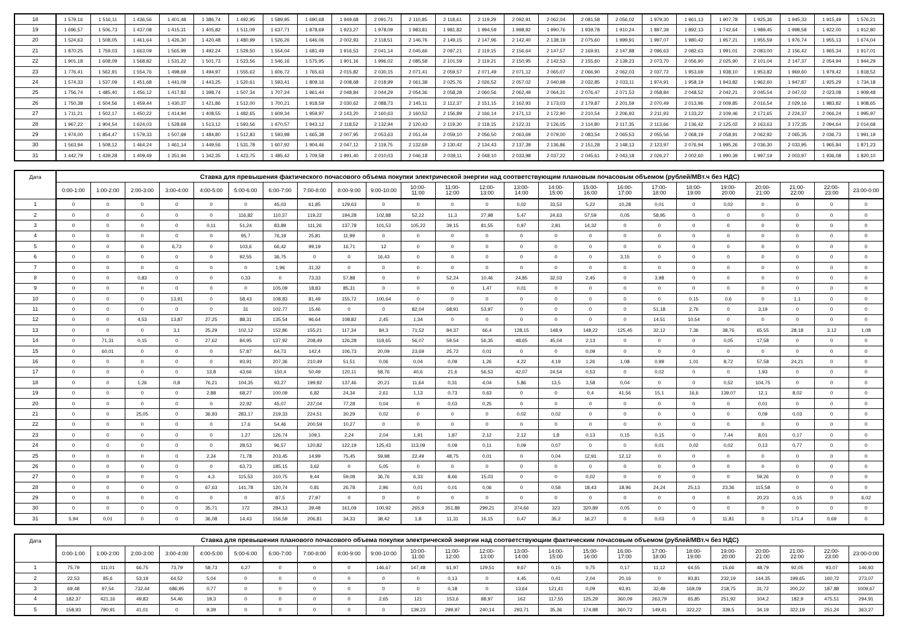| 18 | 1 579,16 | 1 516,11 | 1 436,56 | 1 401,48 | 1 386,74 | 1 492,95 | 1 589,95 | 1 690,68 | 1 949,68 | 2 091,71 | 2 110,85 | 2 118,61 | 2 119,29 | 2 092,91 | 2 062,04 | 2 081,58 | 2 056,02 | 1 979,30 | 1 961,13 | 1 907,78 | 1 925,36 | 1 945,33 | 1 915,49 | 1 576,21 |
| 19 | 1 696,57 | 1 506,73 | 1 437,08 | 1 415,31 | 1 405,82 | 1 511,09 | 1 637,71 | 1 878,69 | 1 923,27 | 1 978,09 | 1 983,81 | 1 981,82 | 1 994,59 | 1 998,92 | 1 990,76 | 1 939,78 | 1 910,24 | 1 897,39 | 1 892,13 | 1 742,64 | 1 989,45 | 1 998,58 | 1 922,00 | 1 912,80 |
| 20 | 1 524,63 | 1 508,05 | 1 461,64 | 1 426,30 | 1 420,48 | 1 480,99 | 1 526,26 | 1 646,06 | 2 002,93 | 2 118,51 | 2 146,76 | 2 149,15 | 2 147,96 | 2 142,40 | 2 138,19 | 2 075,60 | 1 999,91 | 1 997,07 | 1 980,42 | 1 957,21 | 1 955,59 | 1 976,74 | 1 955,13 | 1 674,04 |
| 21 | 1 870,25 | 1 759,03 | 1 663,09 | 1 565,99 | 1 492,24 | 1 529,50 | 1 554,04 | 1 681,49 | 1 916,53 | 2 041,14 | 2 045,66 | 2 097,21 | 2 119,15 | 2 156,64 | 2 147,57 | 2 169,91 | 2 147,88 | 2 096,63 | 2 082,63 | 1 991,01 | 2 083,00 | 2 156,42 | 1 965,34 | 1 917,01 |
| 22 | 1 901,18 | 1 608,09 | 1 568,82 | 1 531,22 | 1 501,73 | 1 523,56 | 1 546,16 | 1 575,95 | 1 901,16 | 1 996,02 | 2 085,58 | 2 101,59 | 2 119,21 | 2 150,95 | 2 142,53 | 2 155,60 | 2 139,23 | 2 073,70 | 2 056,90 | 2 025,90 | 2 101,04 | 2 147,37 | 2 054,94 | 1 944,29 |
| 23 | 1 776,41 | 1 562,91 | 1 554,76 | 1 498,69 | 1 494,97 | 1 555,62 | 1 606,72 | 1 765,63 | 2 015,82 | 2 030,15 | 2 071,41 | 2 059,57 | 2 071,49 | 2 071,12 | 2 065,07 | 2 066,90 | 2 062,03 | 2 037,72 | 1 953,69 | 1 938,10 | 1 953,82 | 1 969,60 | 1 979,42 | 1 818,52 |
| 24 | 1 574,33 | 1 537,09 | 1 451,68 | 1 441,09 | 1 443,25 | 1 520,61 | 1 593,41 | 1 809,16 | 2 008,68 | 2 018,99 | 2 061,38 | 2 025,76 | 2 026,52 | 2 057,02 | 2 040,98 | 2 032,85 | 2 033,11 | 1 974,91 | 1 958,19 | 1 943,82 | 1 962,60 | 1 947,87 | 1 925,29 | 1 734,18 |
| 25 | 1 756,74 | 1 485,40 | 1 456,12 | 1 417,82 | 1 398,74 | 1 507,34 | 1 707,24 | 1 961,44 | 2 048,84 | 2 044,29 | 2 054,36 | 2 058,28 | 2 060,56 | 2 062,49 | 2 064,31 | 2 076,47 | 2 071,53 | 2 058,84 | 2 048,52 | 2 042,21 | 2 045,54 | 2 047,02 | 2 023,08 | 1 909,48 |
| 26 | 1 750,38 | 1 504,56 | 1 459,44 | 1 430,37 | 1 421,86 | 1 512,00 | 1 700,21 | 1 918,59 | 2 030,62 | 2 088,73 | 2 145,11 | 2 112,37 | 2 151,15 | 2 162,93 | 2 173,03 | 2 179,87 | 2 201,59 | 2 070,49 | 2 013,96 | 2 009,85 | 2 016,54 | 2 029,16 | 1 983,82 | 1 908,65 |
| 27 | 1 711,21 | 1 502,17 | 1 450,22 | 1 414,94 | 1 408,55 | 1 482,65 | 1 609,34 | 1 959,97 | 2 143,20 | 2 160,63 | 2 160,52 | 2 156,89 | 2 166,14 | 2 171,13 | 2 172,90 | 2 210,54 | 2 206,93 | 2 211,93 | 2 133,22 | 2 109,46 | 2 171,65 | 2 224,37 | 2 066,24 | 1 995,97 |
| 28 | 1 967,22 | 1 904,54 | 1 624,03 | 1 528,69 | 1 513,12 | 1 593,56 | 1 670,57 | 1 943,12 | 2 118,52 | 2 132,94 | 2 120,43 | 2 119,30 | 2 118,15 | 2 122,31 | 2 126,05 | 2 114,80 | 2 117,35 | 2 113,66 | 2 136,42 | 2 125,02 | 2 163,63 | 2 172,35 | 2 094,64 | 2 014,68 |
| 29 | 1 974,00 | 1 854,47 | 1 579,33 | 1 507,69 | 1 484,80 | 1 512,83 | 1 593,98 | 1 665,38 | 2 007,95 | 2 053,63 | 2 051,44 | 2 059,10 | 2 056,50 | 2 063,69 | 2 079,00 | 2 083,54 | 2 065,53 | 2 055,56 | 2 068,19 | 2 058,91 | 2 062,92 | 2 065,35 | 2 036,73 | 1 991,19 |
| 30 | 1 563,94 | 1 508,12 | 1 464,24 | 1 461,14 | 1 449,56 | 1 531,78 | 1 607,92 | 1 904,46 | 2 047,12 | 2 119,75 | 2 132,69 | 2 130,42 | 2 134,43 | 2 137,39 | 2 136,86 | 2 151,28 | 2 148,13 | 2 123,97 | 2 076,94 | 1 995,26 | 2 036,30 | 2 033,95 | 1 965,84 | 1 871,23 |
| 31 | 1 442,79 | 1 439,28 | 1 409,49 | 1 351,94 | 1 342,35 | 1 423,75 | 1 485,42 | 1 709,58 | 1 991,40 | 2 010,03 | 2 046,18 | 2 039,11 | 2 048,10 | 2 033,98 | 2 037,22 | 2 045,61 | 2 043,18 | 2 026,27 | 2 002,60 | 1 990,39 | 1 997,19 | 2 003,97 | 1 936,08 | 1 820,10 |
| Дата | Ставка для превышения фактического почасового объема покупки электрической энергии над соответствующим плановым почасовым объемом (рублей/МВт.ч без НДС) | | | | | | | | | | | | | | | | | | | | | | | |
| --- | --- | --- | --- | --- | --- | --- | --- | --- | --- | --- | --- | --- | --- | --- | --- | --- | --- | --- | --- | --- | --- | --- | --- | --- |
| | 0:00-1:00 | 1:00-2:00 | 2:00-3:00 | 3:00-4:00 | 4:00-5:00 | 5:00-6:00 | 6:00-7:00 | 7:00-8:00 | 8:00-9:00 | 9:00-10:00 | 10:00- 11:00 | 11:00- 12:00 | 12:00- 13:00 | 13:00- 14:00 | 14:00- 15:00 | 15:00- 16:00 | 16:00- 17:00 | 17:00- 18:00 | 18:00- 19:00 | 19:00- 20:00 | 20:00- 21:00 | 21:00- 22:00 | 22:00- 23:00 | 23:00-0:00 |
| 1 | 0 | 0 | 0 | 0 | 0 | 0 | 45,03 | 61,85 | 129,63 | 0 | 0 | 0 | 0 | 0,02 | 33,52 | 5,22 | 10,28 | 0,01 | 0 | 0,02 | 0 | 0 | 0 | 0 |
| 2 | 0 | 0 | 0 | 0 | 0 | 116,82 | 110,37 | 119,22 | 194,28 | 102,88 | 52,22 | 11,3 | 27,98 | 5,47 | 24,63 | 57,59 | 0,05 | 58,95 | 0 | 0 | 0 | 0 | 0 | 0 |
| 3 | 0 | 0 | 0 | 0 | 0,11 | 51,24 | 83,89 | 111,26 | 137,78 | 101,53 | 105,22 | 39,15 | 81,55 | 0,97 | 2,81 | 14,32 | 0 | 0 | 0 | 0 | 0 | 0 | 0 | 0 |
| 4 | 0 | 0 | 0 | 0 | 0 | 95,7 | 76,19 | 25,81 | 11,99 | 0 | 0 | 0 | 0 | 0 | 0 | 0 | 0 | 0 | 0 | 0 | 0 | 0 | 0 | 0 |
| 5 | 0 | 0 | 0 | 6,73 | 0 | 103,6 | 66,42 | 99,19 | 16,71 | 12 | 0 | 0 | 0 | 0 | 0 | 0 | 0 | 0 | 0 | 0 | 0 | 0 | 0 | 0 |
| 6 | 0 | 0 | 0 | 0 | 0 | 92,55 | 36,75 | 0 | 0 | 16,43 | 0 | 0 | 0 | 0 | 0 | 0 | 3,15 | 0 | 0 | 0 | 0 | 0 | 0 | 0 |
| 7 | 0 | 0 | 0 | 0 | 0 | 0 | 1,96 | 31,32 | 0 | 0 | 0 | 0 | 0 | 0 | 0 | 0 | 0 | 0 | 0 | 0 | 0 | 0 | 0 | 0 |
| 8 | 0 | 0 | 0,83 | 0 | 0 | 0,33 | 0 | 73,33 | 57,88 | 0 | 0 | 52,24 | 10,46 | 24,85 | 32,03 | 2,45 | 0 | 3,98 | 0 | 0 | 0 | 0 | 0 | 0 |
| 9 | 0 | 0 | 0 | 0 | 0 | 0 | 105,09 | 18,83 | 85,31 | 0 | 0 | 0 | 1,47 | 0,01 | 0 | 0 | 0 | 0 | 0 | 0 | 0 | 0 | 0 | 0 |
| 10 | 0 | 0 | 0 | 13,91 | 0 | 58,43 | 108,83 | 81,49 | 155,72 | 100,64 | 0 | 0 | 0 | 0 | 0 | 0 | 0 | 0 | 0,15 | 0,6 | 0 | 1,1 | 0 | 0 |
| 11 | 0 | 0 | 0 | 0 | 0 | 31 | 102,77 | 15,46 | 0 | 0 | 82,04 | 68,91 | 53,97 | 0 | 0 | 0 | 0 | 51,18 | 2,76 | 0 | 3,19 | 0 | 0 | 0 |
| 12 | 0 | 0 | 4,53 | 13,87 | 27,25 | 88,31 | 135,54 | 96,64 | 108,82 | 2,45 | 1,34 | 0 | 0 | 0 | 0 | 0 | 0 | 14,51 | 10,54 | 0 | 0 | 0 | 0 | 0 |
| 13 | 0 | 0 | 0 | 3,1 | 25,29 | 102,12 | 152,86 | 155,21 | 117,34 | 84,3 | 71,52 | 84,37 | 66,4 | 128,15 | 148,9 | 148,22 | 125,45 | 32,12 | 7,36 | 38,76 | 65,55 | 28,18 | 3,12 | 1,08 |
| 14 | 0 | 71,31 | 0,15 | 0 | 27,62 | 84,95 | 137,92 | 208,49 | 126,28 | 118,65 | 56,07 | 59,54 | 56,35 | 48,65 | 45,04 | 2,13 | 0 | 0 | 0 | 0,05 | 17,58 | 0 | 0 | 0 |
| 15 | 0 | 60,01 | 0 | 0 | 0 | 57,87 | 64,73 | 142,4 | 106,73 | 20,09 | 23,69 | 25,72 | 0,01 | 0 | 0 | 0,09 | 0 | 0 | 0 | 0 | 0 | 0 | 0 | 0 |
| 16 | 0 | 0 | 0 | 0 | 0 | 93,91 | 207,36 | 210,49 | 51,51 | 0,06 | 0,04 | 0,09 | 1,26 | 4,22 | 4,19 | 1,26 | 1,08 | 0,99 | 1,01 | 8,72 | 57,58 | 24,21 | 0 | 0 |
| 17 | 0 | 0 | 0 | 0 | 13,8 | 43,66 | 150,4 | 50,49 | 120,11 | 58,76 | 40,6 | 21,6 | 56,53 | 42,07 | 24,54 | 0,53 | 0 | 0,02 | 0 | 0 | 1,93 | 0 | 0 | 0 |
| 18 | 0 | 0 | 1,26 | 0,8 | 76,21 | 104,35 | 93,27 | 199,92 | 137,46 | 20,21 | 11,64 | 0,31 | 4,04 | 5,86 | 13,5 | 3,58 | 0,04 | 0 | 0 | 0,52 | 104,75 | 0 | 0 | 0 |
| 19 | 0 | 0 | 0 | 0 | 2,88 | 68,27 | 100,09 | 6,82 | 24,34 | 2,61 | 1,13 | 0,73 | 0,63 | 0 | 0 | 0,4 | 41,56 | 15,1 | 16,6 | 139,07 | 12,1 | 8,02 | 0 | 0 |
| 20 | 0 | 0 | 0 | 0 | 0 | 22,92 | 45,07 | 237,04 | 77,28 | 0,04 | 0 | 0,03 | 0,25 | 0 | 0 | 0 | 0 | 0 | 0 | 0 | 0,01 | 0 | 0 | 0 |
| 21 | 0 | 0 | 25,05 | 0 | 36,93 | 283,17 | 219,33 | 224,51 | 30,29 | 0,02 | 0 | 0 | 0 | 0,02 | 0,02 | 0 | 0 | 0 | 0 | 0 | 0,09 | 0,03 | 0 | 0 |
| 22 | 0 | 0 | 0 | 0 | 0 | 17,6 | 54,46 | 200,59 | 10,27 | 0 | 0 | 0 | 0 | 0 | 0 | 0 | 0 | 0 | 0 | 0 | 0 | 0 | 0 | 0 |
| 23 | 0 | 0 | 0 | 0 | 0 | 1,27 | 126,74 | 109,1 | 2,24 | 2,04 | 1,91 | 1,87 | 2,12 | 2,12 | 1,8 | 0,13 | 0,15 | 0,15 | 0 | 7,44 | 8,01 | 0,17 | 0 | 0 |
| 24 | 0 | 0 | 0 | 0 | 0 | 28,53 | 96,57 | 120,82 | 122,19 | 125,43 | 113,09 | 0,09 | 0,11 | 0,09 | 0,07 | 0 | 0 | 0,01 | 0,02 | 0,02 | 0,13 | 0,77 | 0 | 0 |
| 25 | 0 | 0 | 0 | 0 | 2,34 | 71,78 | 203,45 | 14,99 | 75,45 | 59,98 | 22,49 | 48,75 | 0,01 | 0 | 0,04 | 12,91 | 12,12 | 0 | 0 | 0 | 0 | 0 | 0 | 0 |
| 26 | 0 | 0 | 0 | 0 | 0 | 63,73 | 185,15 | 3,62 | 0 | 5,05 | 0 | 0 | 0 | 0 | 0 | 0 | 0 | 0 | 0 | 0 | 0 | 0 | 0 | 0 |
| 27 | 0 | 0 | 0 | 0 | 4,3 | 115,53 | 310,75 | 9,44 | 59,08 | 36,76 | 6,33 | 8,66 | 15,03 | 0 | 0 | 0,02 | 0 | 0 | 0 | 0 | 59,26 | 0 | 0 | 0 |
| 28 | 0 | 0 | 0 | 0 | 67,63 | 141,78 | 120,74 | 0,81 | 26,78 | 2,96 | 0,01 | 0,01 | 0,06 | 0 | 0,58 | 18,43 | 18,96 | 24,24 | 25,13 | 23,36 | 115,58 | 0 | 0 | 0 |
| 29 | 0 | 0 | 0 | 0 | 0 | 0 | 87,5 | 27,97 | 0 | 0 | 0 | 0 | 0 | 0 | 0 | 0 | 0 | 0 | 0 | 0 | 20,23 | 0,15 | 0 | 6,02 |
| 30 | 0 | 0 | 0 | 0 | 35,71 | 172 | 284,13 | 39,48 | 161,09 | 100,92 | 265,9 | 351,89 | 299,21 | 374,66 | 323 | 320,89 | 0,05 | 0 | 0 | 0 | 0 | 0 | 0 | 0 |
| 31 | 5,94 | 0,01 | 0 | 0 | 36,08 | 14,43 | 156,59 | 206,81 | 34,33 | 38,42 | 1,8 | 11,31 | 16,15 | 0,47 | 35,2 | 16,27 | 0 | 0,03 | 0 | 11,81 | 0 | 171,4 | 0,69 | 0 |
| Дата | Ставка для превышения планового почасового объема покупки электрической энергии над соответствующим фактическим почасовым объемом (рублей/МВт.ч без НДС) | | | | | | | | | | | | | | | | | | | | | | | |
| --- | --- | --- | --- | --- | --- | --- | --- | --- | --- | --- | --- | --- | --- | --- | --- | --- | --- | --- | --- | --- | --- | --- | --- | --- |
| | 0:00-1:00 | 1:00-2:00 | 2:00-3:00 | 3:00-4:00 | 4:00-5:00 | 5:00-6:00 | 6:00-7:00 | 7:00-8:00 | 8:00-9:00 | 9:00-10:00 | 10:00- 11:00 | 11:00- 12:00 | 12:00- 13:00 | 13:00- 14:00 | 14:00- 15:00 | 15:00- 16:00 | 16:00- 17:00 | 17:00- 18:00 | 18:00- 19:00 | 19:00- 20:00 | 20:00- 21:00 | 21:00- 22:00 | 22:00- 23:00 | 23:00-0:00 |
| 1 | 75,79 | 111,01 | 66,75 | 73,79 | 58,73 | 6,27 | 0 | 0 | 0 | 146,67 | 147,48 | 61,97 | 129,51 | 9,67 | 0,15 | 0,75 | 0,17 | 11,12 | 64,55 | 15,66 | 48,79 | 92,05 | 93,07 | 146,93 |
| 2 | 22,53 | 85,6 | 53,19 | 64,52 | 5,04 | 0 | 0 | 0 | 0 | 0 | 0 | 0,13 | 0 | 4,45 | 0,41 | 2,04 | 20,16 | 0 | 93,81 | 232,19 | 144,35 | 199,65 | 160,72 | 273,07 |
| 3 | 69,48 | 97,54 | 732,44 | 686,95 | 0,77 | 0 | 0 | 0 | 0 | 0 | 0 | 0,18 | 0 | 13,64 | 121,41 | 0,09 | 93,91 | 32,49 | 169,09 | 218,75 | 31,72 | 200,22 | 187,88 | 1009,67 |
| 4 | 182,37 | 421,16 | 49,83 | 54,46 | 19,3 | 0 | 0 | 0 | 0 | 2,65 | 121 | 153,6 | 88,97 | 162 | 117,55 | 125,29 | 360,09 | 263,79 | 65,85 | 251,92 | 104,2 | 182,9 | 475,51 | 294,91 |
| 5 | 158,93 | 790,91 | 41,01 | 0 | 9,39 | 0 | 0 | 0 | 0 | 0 | 139,23 | 299,97 | 240,14 | 293,71 | 35,36 | 174,88 | 360,72 | 149,41 | 322,22 | 339,5 | 34,19 | 322,19 | 251,24 | 363,27 |